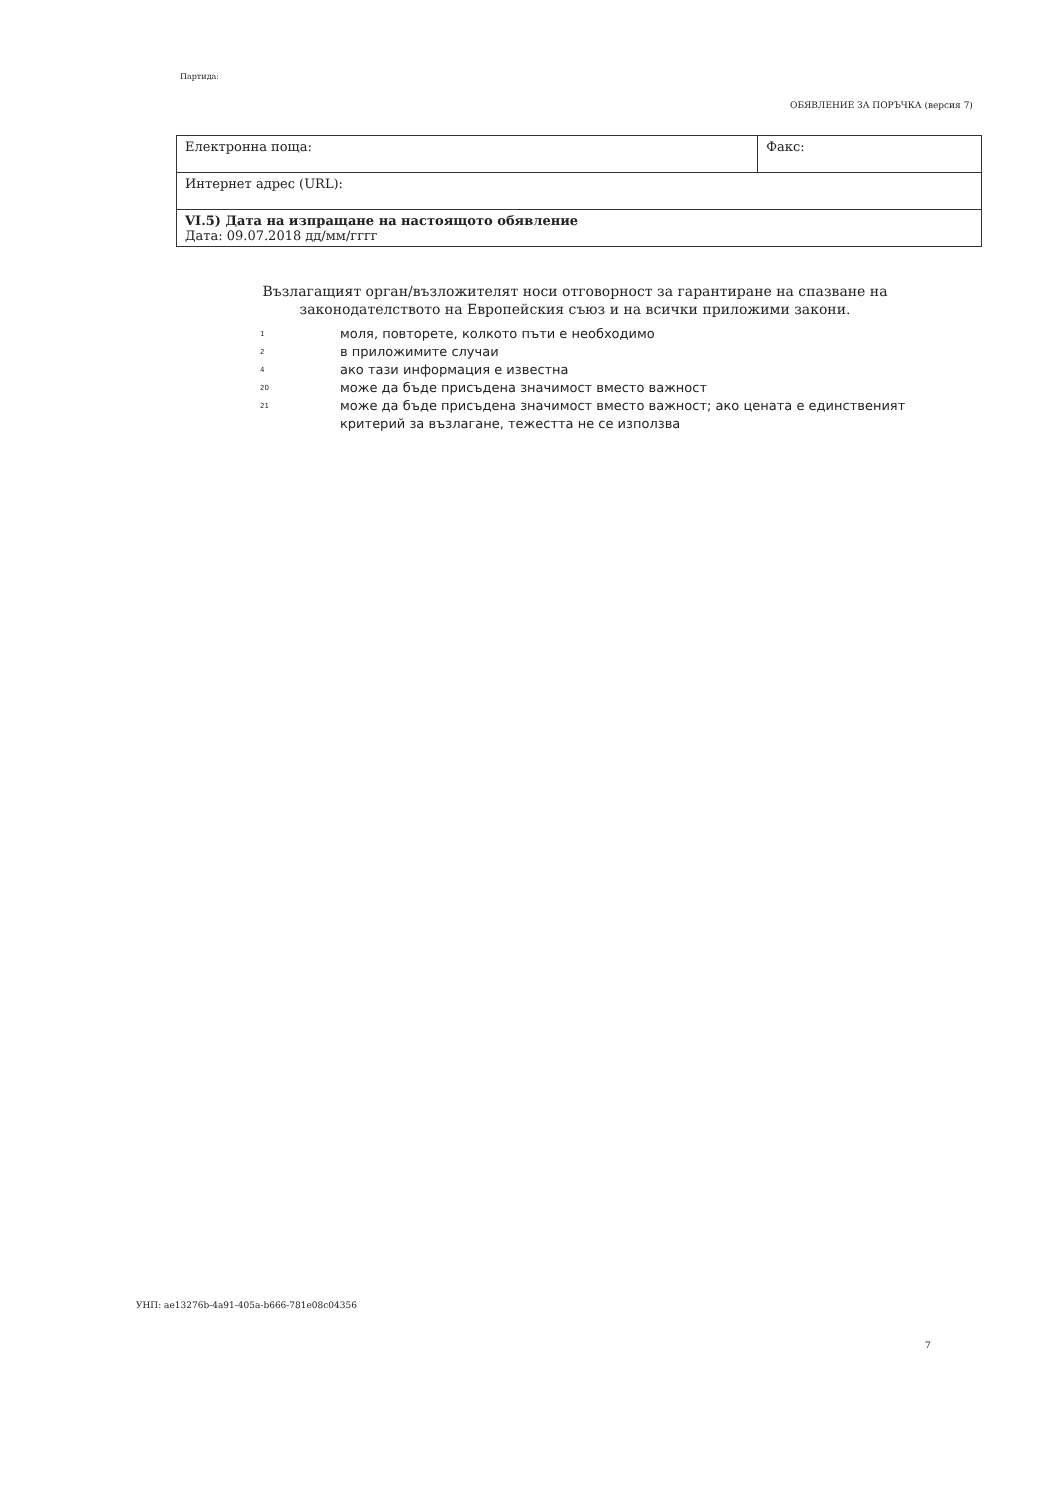Партида:
ОБЯВЛЕНИЕ ЗА ПОРЪЧКА (версия 7)
| Електронна поща: | Факс: |
| Интернет адрес (URL): | |
| VI.5) Дата на изпращане на настоящото обявление Дата: 09.07.2018 дд/мм/гггг | |
Възлагащият орган/възложителят носи отговорност за гарантиране на спазване на законодателството на Европейския съюз и на всички приложими закони.
1 моля, повторете, колкото пъти е необходимо
2 в приложимите случаи
4 ако тази информация е известна
20 може да бъде присъдена значимост вместо важност
21 може да бъде присъдена значимост вместо важност; ако цената е единственият
критерий за възлагане, тежестта не се използва
УНП: ae13276b-4a91-405a-b666-781e08c04356
7